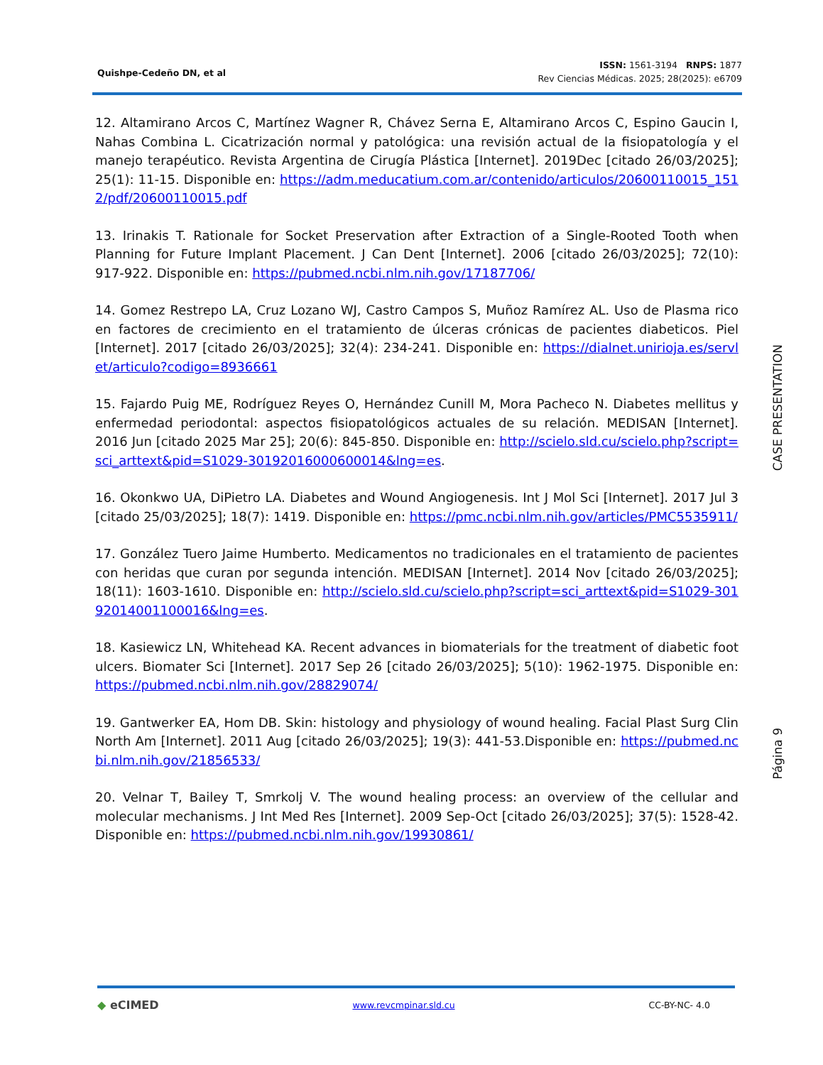Quishpe-Cedeño DN, et al
ISSN: 1561-3194 RNPS: 1877
Rev Ciencias Médicas. 2025; 28(2025): e6709
12. Altamirano Arcos C, Martínez Wagner R, Chávez Serna E, Altamirano Arcos C, Espino Gaucin I, Nahas Combina L. Cicatrización normal y patológica: una revisión actual de la fisiopatología y el manejo terapéutico. Revista Argentina de Cirugía Plástica [Internet]. 2019Dec [citado 26/03/2025]; 25(1): 11-15. Disponible en: https://adm.meducatium.com.ar/contenido/articulos/20600110015_1512/pdf/20600110015.pdf
13. Irinakis T. Rationale for Socket Preservation after Extraction of a Single-Rooted Tooth when Planning for Future Implant Placement. J Can Dent [Internet]. 2006 [citado 26/03/2025]; 72(10): 917-922. Disponible en: https://pubmed.ncbi.nlm.nih.gov/17187706/
14. Gomez Restrepo LA, Cruz Lozano WJ, Castro Campos S, Muñoz Ramírez AL. Uso de Plasma rico en factores de crecimiento en el tratamiento de úlceras crónicas de pacientes diabeticos. Piel [Internet]. 2017 [citado 26/03/2025]; 32(4): 234-241. Disponible en: https://dialnet.unirioja.es/servlet/articulo?codigo=8936661
15. Fajardo Puig ME, Rodríguez Reyes O, Hernández Cunill M, Mora Pacheco N. Diabetes mellitus y enfermedad periodontal: aspectos fisiopatológicos actuales de su relación. MEDISAN [Internet]. 2016 Jun [citado 2025 Mar 25]; 20(6): 845-850. Disponible en: http://scielo.sld.cu/scielo.php?script=sci_arttext&pid=S1029-30192016000600014&lng=es.
16. Okonkwo UA, DiPietro LA. Diabetes and Wound Angiogenesis. Int J Mol Sci [Internet]. 2017 Jul 3 [citado 25/03/2025]; 18(7): 1419. Disponible en: https://pmc.ncbi.nlm.nih.gov/articles/PMC5535911/
17. González Tuero Jaime Humberto. Medicamentos no tradicionales en el tratamiento de pacientes con heridas que curan por segunda intención. MEDISAN [Internet]. 2014 Nov [citado 26/03/2025]; 18(11): 1603-1610. Disponible en: http://scielo.sld.cu/scielo.php?script=sci_arttext&pid=S1029-30192014001100016&lng=es.
18. Kasiewicz LN, Whitehead KA. Recent advances in biomaterials for the treatment of diabetic foot ulcers. Biomater Sci [Internet]. 2017 Sep 26 [citado 26/03/2025]; 5(10): 1962-1975. Disponible en: https://pubmed.ncbi.nlm.nih.gov/28829074/
19. Gantwerker EA, Hom DB. Skin: histology and physiology of wound healing. Facial Plast Surg Clin North Am [Internet]. 2011 Aug [citado 26/03/2025]; 19(3): 441-53.Disponible en: https://pubmed.ncbi.nlm.nih.gov/21856533/
20. Velnar T, Bailey T, Smrkolj V. The wound healing process: an overview of the cellular and molecular mechanisms. J Int Med Res [Internet]. 2009 Sep-Oct [citado 26/03/2025]; 37(5): 1528-42. Disponible en: https://pubmed.ncbi.nlm.nih.gov/19930861/
CASE PRESENTATION
Página 9
◆ eCIMED
www.revcmpinar.sld.cu CC-BY-NC- 4.0